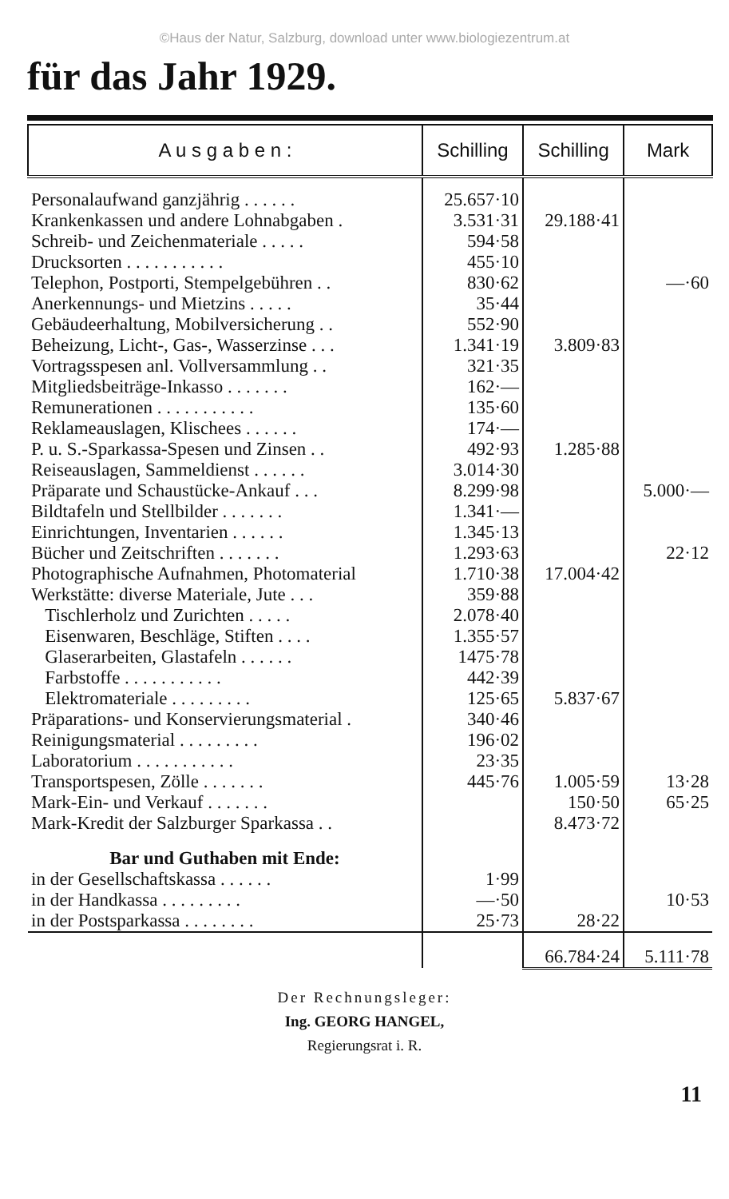©Haus der Natur, Salzburg, download unter www.biologiezentrum.at
für das Jahr 1929.
| A u s g a b e n : | Schilling | Schilling | Mark |
| --- | --- | --- | --- |
| Personalaufwand ganzjährig . . . . . . | 25.657·10 | | |
| Krankenkassen und andere Lohnabgaben . | 3.531·31 | 29.188·41 | |
| Schreib- und Zeichenmateriale . . . . . | 594·58 | | |
| Drucksorten . . . . . . . . . . . | 455·10 | | |
| Telephon, Postporti, Stempelgebühren . . | 830·62 | | —·60 |
| Anerkennungs- und Mietzins . . . . . | 35·44 | | |
| Gebäudeerhaltung, Mobilversicherung . . | 552·90 | | |
| Beheizung, Licht-, Gas-, Wasserzinse . . . | 1.341·19 | 3.809·83 | |
| Vortragsspesen anl. Vollversammlung . . | 321·35 | | |
| Mitgliedsbeiträge-Inkasso . . . . . . . | 162·— | | |
| Remunerationen . . . . . . . . . . . | 135·60 | | |
| Reklameauslagen, Klischees . . . . . . | 174·— | | |
| P. u. S.-Sparkassa-Spesen und Zinsen . . | 492·93 | 1.285·88 | |
| Reiseauslagen, Sammeldienst . . . . . . | 3.014·30 | | |
| Präparate und Schaustücke-Ankauf . . . | 8.299·98 | | 5.000·— |
| Bildtafeln und Stellbilder . . . . . . . | 1.341·— | | |
| Einrichtungen, Inventarien . . . . . . | 1.345·13 | | |
| Bücher und Zeitschriften . . . . . . . | 1.293·63 | | 22·12 |
| Photographische Aufnahmen, Photomaterial | 1.710·38 | 17.004·42 | |
| Werkstätte: diverse Materiale, Jute . . . | 359·88 | | |
| Tischlerholz und Zurichten . . . . . | 2.078·40 | | |
| Eisenwaren, Beschläge, Stiften . . . . | 1.355·57 | | |
| Glaserarbeiten, Glastafeln . . . . . . | 1475·78 | | |
| Farbstoffe . . . . . . . . . . . | 442·39 | | |
| Elektromateriale . . . . . . . . . | 125·65 | 5.837·67 | |
| Präparations- und Konservierungsmaterial . | 340·46 | | |
| Reinigungsmaterial . . . . . . . . . | 196·02 | | |
| Laboratorium . . . . . . . . . . . | 23·35 | | |
| Transportspesen, Zölle . . . . . . . | 445·76 | 1.005·59 | 13·28 |
| Mark-Ein- und Verkauf . . . . . . . | | 150·50 | 65·25 |
| Mark-Kredit der Salzburger Sparkassa . . | | 8.473·72 | |
| Bar und Guthaben mit Ende: | | | |
| in der Gesellschaftskassa . . . . . . | 1·99 | | |
| in der Handkassa . . . . . . . . . | —·50 | | 10·53 |
| in der Postsparkassa . . . . . . . . | 25·73 | 28·22 | |
| | | 66.784·24 | 5.111·78 |
Der Rechnungsleger:
Ing. GEORG HANGEL,
Regierungsrat i. R.
11